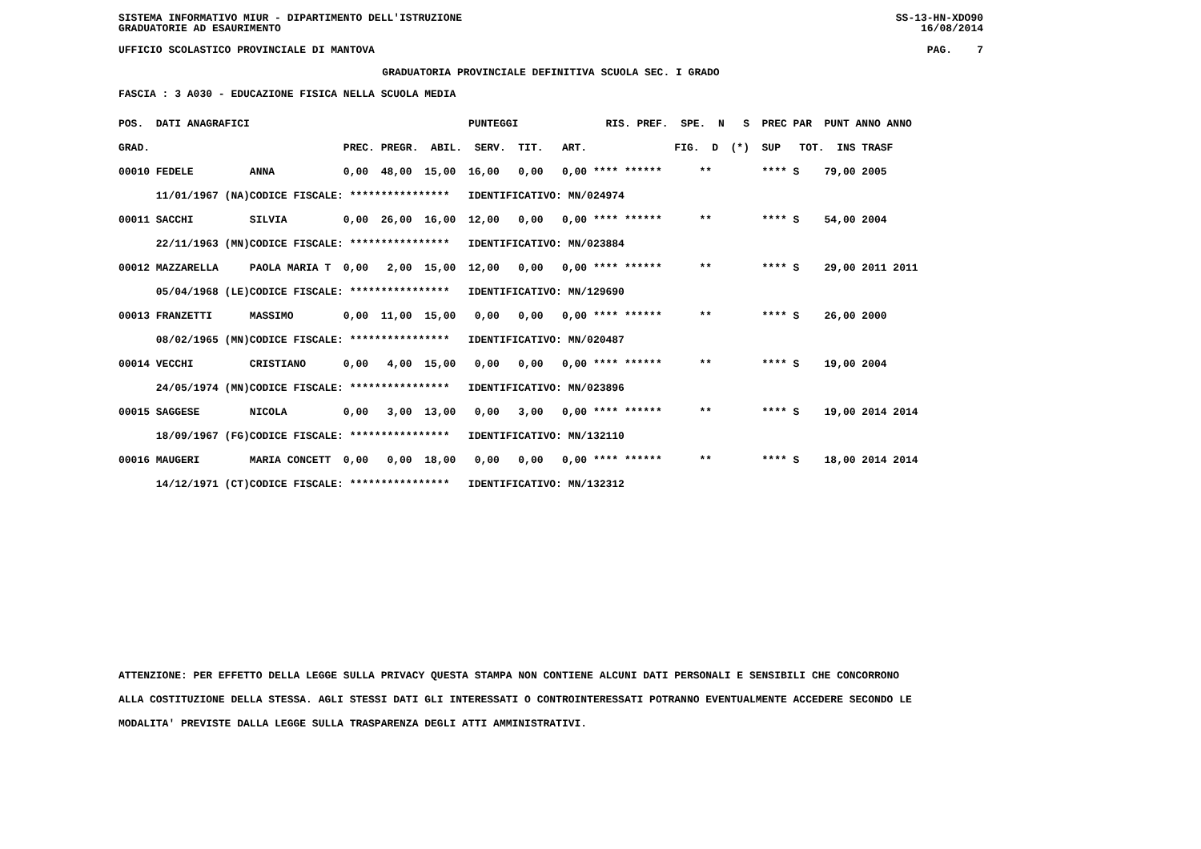SISTEMA INFORMATIVO MIUR - DIPARTIMENTO DELL'ISTRUZIONE SS-13-HN-XDO90
GRADUATORIE AD ESAURIMENTO 16/08/2014
UFFICIO SCOLASTICO PROVINCIALE DI MANTOVA PAG. 7
GRADUATORIA PROVINCIALE DEFINITIVA SCUOLA SEC. I GRADO
FASCIA : 3 A030 - EDUCAZIONE FISICA NELLA SCUOLA MEDIA
| POS. DATI ANAGRAFICI | | PUNTEGGI RIS. PREF. SPE. N S PREC PAR PUNT ANNO ANNO |
| --- | --- | --- |
| GRAD. | | PREC. PREGR. ABIL. SERV. TIT. ART. FIG. D (*) SUP TOT. INS TRASF |
| 00010 FEDELE | ANNA | 0,00 48,00 15,00 16,00 0,00 0,00 **** ****** ** **** S 79,00 2005 |
| 11/01/1967 (NA) | CODICE FISCALE: **************** IDENTIFICATIVO: MN/024974 | |
| 00011 SACCHI | SILVIA | 0,00 26,00 16,00 12,00 0,00 0,00 **** ****** ** **** S 54,00 2004 |
| 22/11/1963 (MN) | CODICE FISCALE: **************** IDENTIFICATIVO: MN/023884 | |
| 00012 MAZZARELLA | PAOLA MARIA T | 0,00 2,00 15,00 12,00 0,00 0,00 **** ****** ** **** S 29,00 2011 2011 |
| 05/04/1968 (LE) | CODICE FISCALE: **************** IDENTIFICATIVO: MN/129690 | |
| 00013 FRANZETTI | MASSIMO | 0,00 11,00 15,00 0,00 0,00 0,00 **** ****** ** **** S 26,00 2000 |
| 08/02/1965 (MN) | CODICE FISCALE: **************** IDENTIFICATIVO: MN/020487 | |
| 00014 VECCHI | CRISTIANO | 0,00 4,00 15,00 0,00 0,00 0,00 **** ****** ** **** S 19,00 2004 |
| 24/05/1974 (MN) | CODICE FISCALE: **************** IDENTIFICATIVO: MN/023896 | |
| 00015 SAGGESE | NICOLA | 0,00 3,00 13,00 0,00 3,00 0,00 **** ****** ** **** S 19,00 2014 2014 |
| 18/09/1967 (FG) | CODICE FISCALE: **************** IDENTIFICATIVO: MN/132110 | |
| 00016 MAUGERI | MARIA CONCETT | 0,00 0,00 18,00 0,00 0,00 0,00 **** ****** ** **** S 18,00 2014 2014 |
| 14/12/1971 (CT) | CODICE FISCALE: **************** IDENTIFICATIVO: MN/132312 | |
ATTENZIONE: PER EFFETTO DELLA LEGGE SULLA PRIVACY QUESTA STAMPA NON CONTIENE ALCUNI DATI PERSONALI E SENSIBILI CHE CONCORRONO
ALLA COSTITUZIONE DELLA STESSA. AGLI STESSI DATI GLI INTERESSATI O CONTROINTERESSATI POTRANNO EVENTUALMENTE ACCEDERE SECONDO LE
MODALITA' PREVISTE DALLA LEGGE SULLA TRASPARENZA DEGLI ATTI AMMINISTRATIVI.